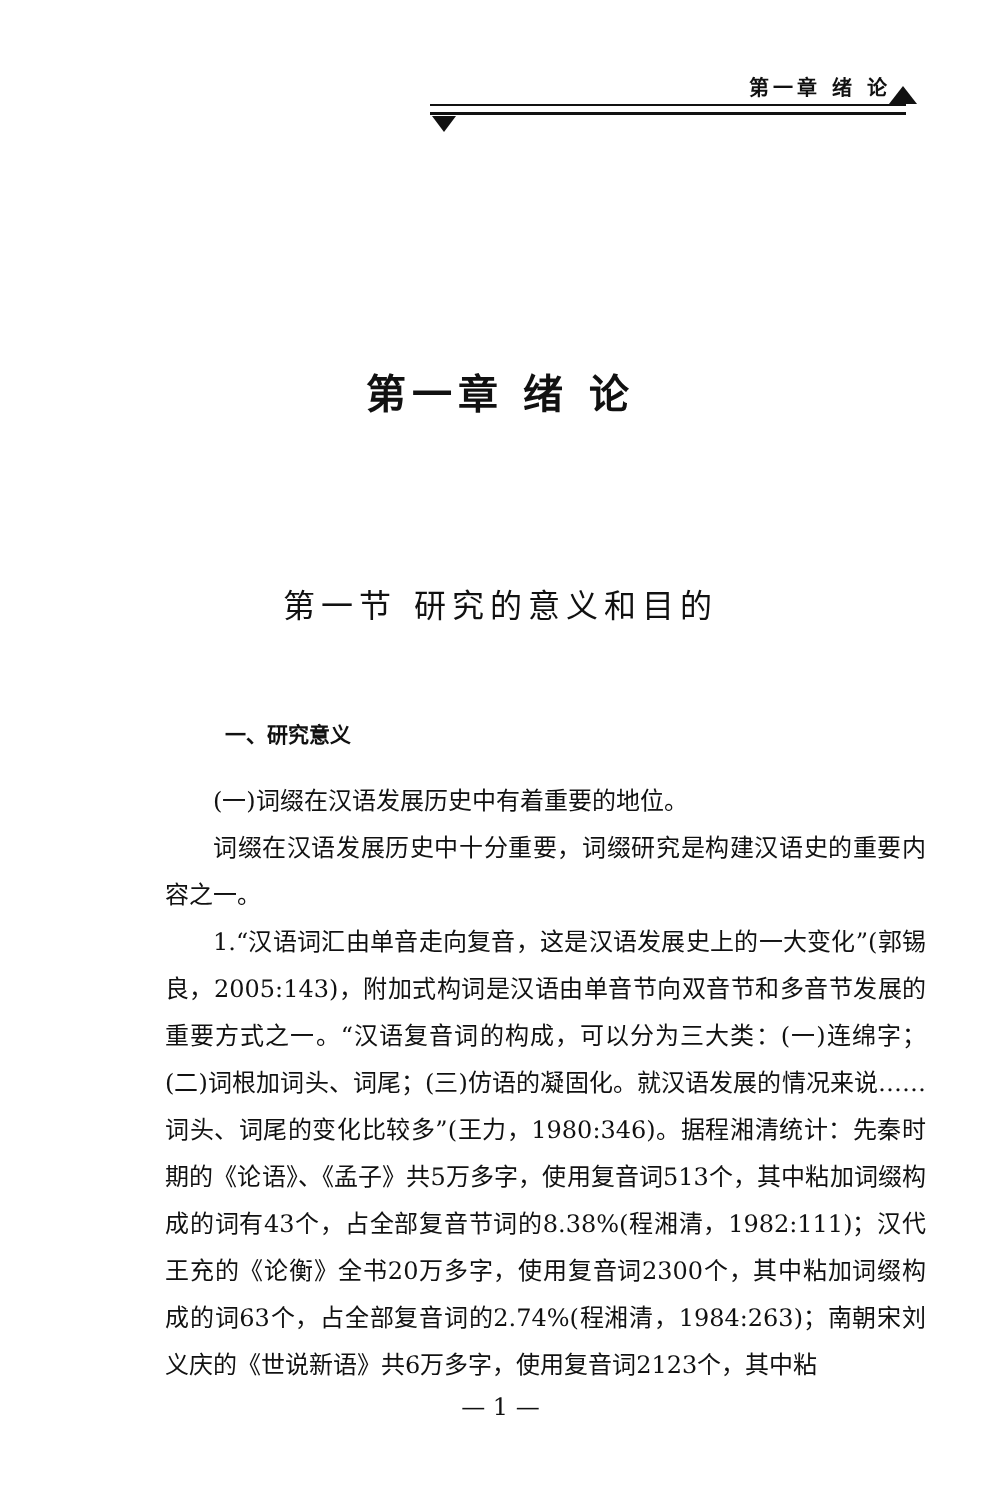第一章 绪 论
第一章 绪 论
第一节 研究的意义和目的
一、研究意义
(一)词缀在汉语发展历史中有着重要的地位。
词缀在汉语发展历史中十分重要，词缀研究是构建汉语史的重要内容之一。
1.“汉语词汇由单音走向复音，这是汉语发展史上的一大变化”(郭锡良，2005:143)，附加式构词是汉语由单音节向双音节和多音节发展的重要方式之一。“汉语复音词的构成，可以分为三大类：(一)连绵字；(二)词根加词头、词尾；(三)仿语的凝固化。就汉语发展的情况来说……词头、词尾的变化比较多”(王力，1980:346)。据程湘清统计：先秦时期的《论语》、《孟子》共5万多字，使用复音词513个，其中粘加词缀构成的词有43个，占全部复音节词的8.38%(程湘清，1982:111)；汉代王充的《论衡》全书20万多字，使用复音词2300个，其中粘加词缀构成的词63个，占全部复音词的2.74%(程湘清，1984:263)；南朝宋刘义庆的《世说新语》共6万多字，使用复音词2123个，其中粘
— 1 —